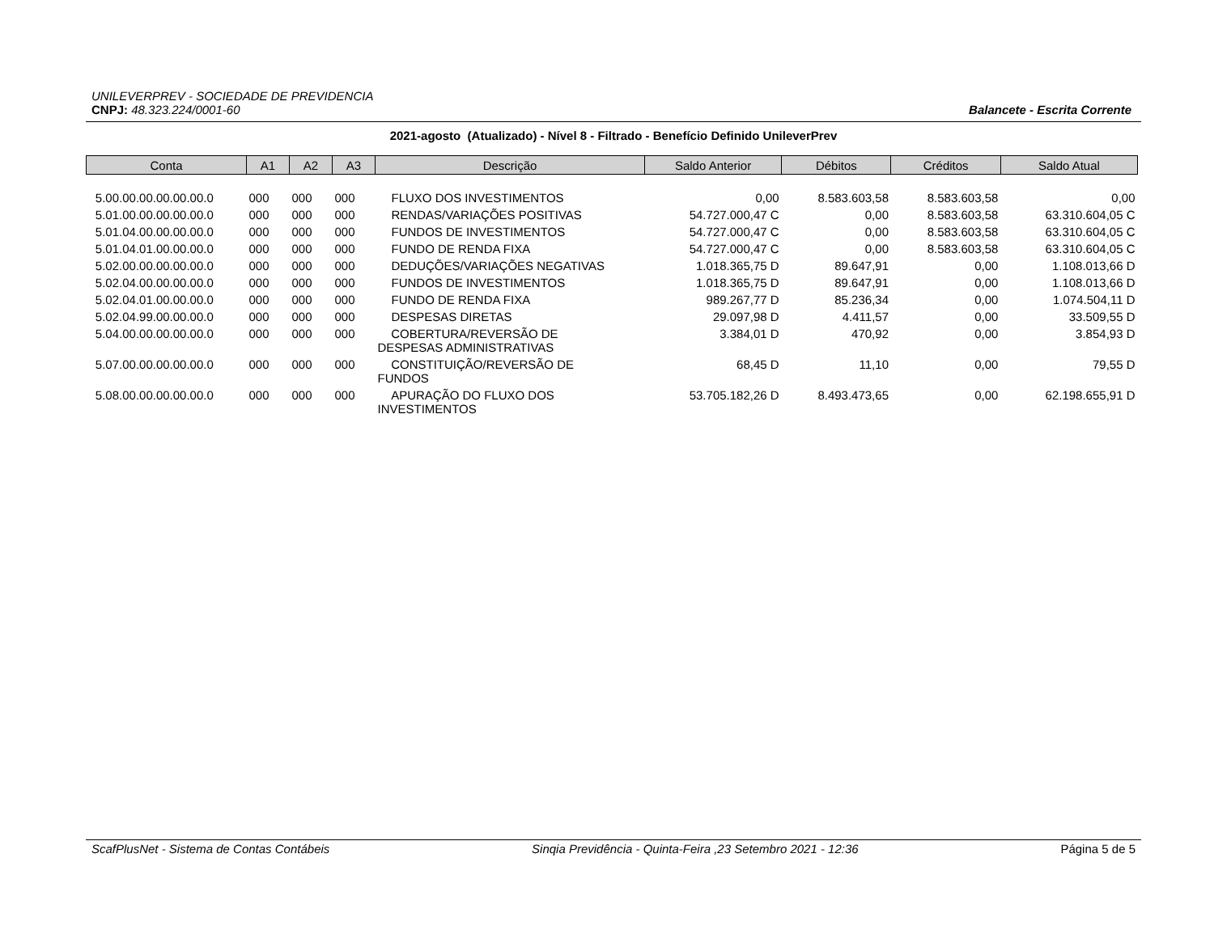UNILEVERPREV - SOCIEDADE DE PREVIDENCIA
CNPJ: 48.323.224/0001-60
Balancete - Escrita Corrente
2021-agosto (Atualizado) - Nível 8 - Filtrado - Benefício Definido UnileverPrev
| Conta | A1 | A2 | A3 | Descrição | Saldo Anterior | Débitos | Créditos | Saldo Atual |
| --- | --- | --- | --- | --- | --- | --- | --- | --- |
| 5.00.00.00.00.00.00.0 | 000 | 000 | 000 | FLUXO DOS INVESTIMENTOS | 0,00 | 8.583.603,58 | 8.583.603,58 | 0,00 |
| 5.01.00.00.00.00.00.0 | 000 | 000 | 000 | RENDAS/VARIAÇÕES POSITIVAS | 54.727.000,47 C | 0,00 | 8.583.603,58 | 63.310.604,05 C |
| 5.01.04.00.00.00.00.0 | 000 | 000 | 000 | FUNDOS DE INVESTIMENTOS | 54.727.000,47 C | 0,00 | 8.583.603,58 | 63.310.604,05 C |
| 5.01.04.01.00.00.00.0 | 000 | 000 | 000 | FUNDO DE RENDA FIXA | 54.727.000,47 C | 0,00 | 8.583.603,58 | 63.310.604,05 C |
| 5.02.00.00.00.00.00.0 | 000 | 000 | 000 | DEDUÇÕES/VARIAÇÕES NEGATIVAS | 1.018.365,75 D | 89.647,91 | 0,00 | 1.108.013,66 D |
| 5.02.04.00.00.00.00.0 | 000 | 000 | 000 | FUNDOS DE INVESTIMENTOS | 1.018.365,75 D | 89.647,91 | 0,00 | 1.108.013,66 D |
| 5.02.04.01.00.00.00.0 | 000 | 000 | 000 | FUNDO DE RENDA FIXA | 989.267,77 D | 85.236,34 | 0,00 | 1.074.504,11 D |
| 5.02.04.99.00.00.00.0 | 000 | 000 | 000 | DESPESAS DIRETAS | 29.097,98 D | 4.411,57 | 0,00 | 33.509,55 D |
| 5.04.00.00.00.00.00.0 | 000 | 000 | 000 | COBERTURA/REVERSÃO DE DESPESAS ADMINISTRATIVAS | 3.384,01 D | 470,92 | 0,00 | 3.854,93 D |
| 5.07.00.00.00.00.00.0 | 000 | 000 | 000 | CONSTITUIÇÃO/REVERSÃO DE FUNDOS | 68,45 D | 11,10 | 0,00 | 79,55 D |
| 5.08.00.00.00.00.00.0 | 000 | 000 | 000 | APURAÇÃO DO FLUXO DOS INVESTIMENTOS | 53.705.182,26 D | 8.493.473,65 | 0,00 | 62.198.655,91 D |
ScafPlusNet - Sistema de Contas Contábeis Sinqia Previdência - Quinta-Feira ,23 Setembro 2021 - 12:36
Página 5 de 5